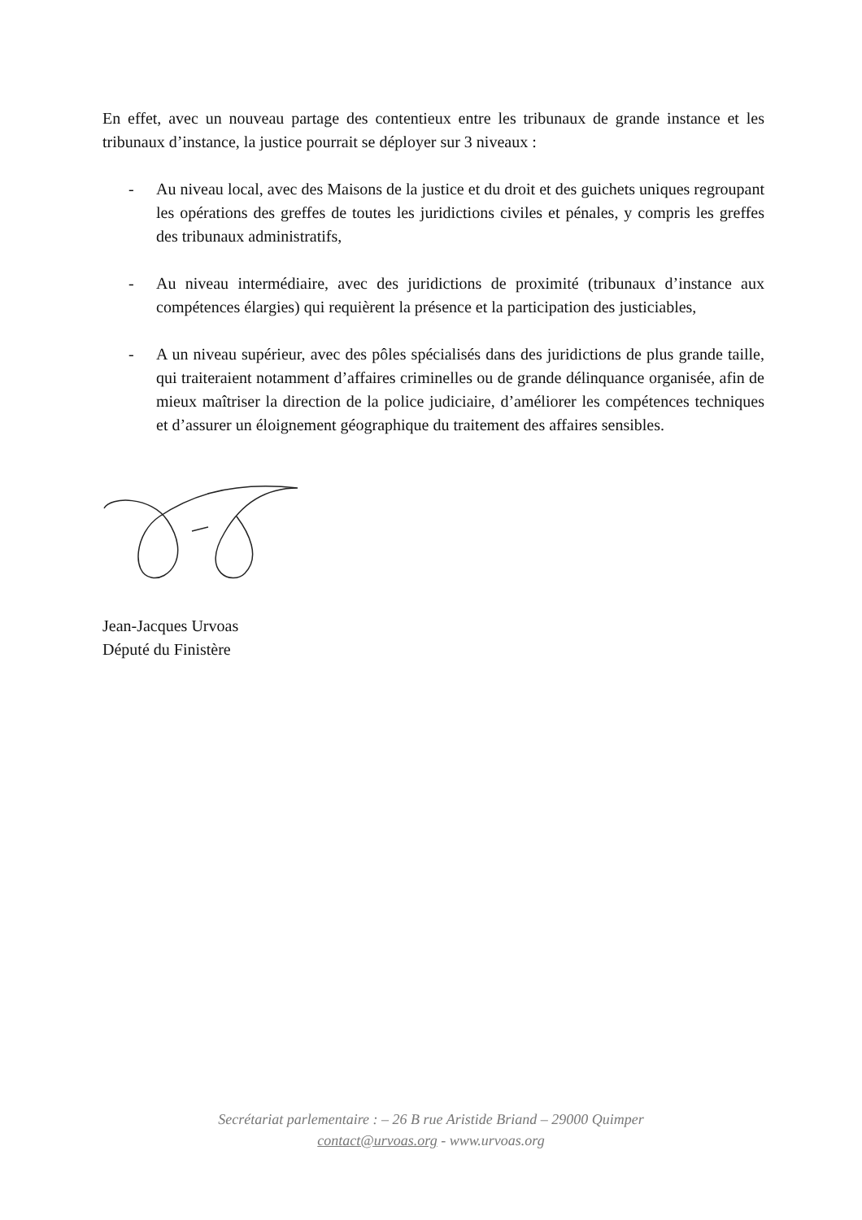En effet, avec un nouveau partage des contentieux entre les tribunaux de grande instance et les tribunaux d’instance, la justice pourrait se déployer sur 3 niveaux :
- Au niveau local, avec des Maisons de la justice et du droit et des guichets uniques regroupant les opérations des greffes de toutes les juridictions civiles et pénales, y compris les greffes des tribunaux administratifs,
- Au niveau intermédiaire, avec des juridictions de proximité (tribunaux d’instance aux compétences élargies) qui requièrent la présence et la participation des justiciables,
- A un niveau supérieur, avec des pôles spécialisés dans des juridictions de plus grande taille, qui traiteraient notamment d’affaires criminelles ou de grande délinquance organisée, afin de mieux maîtriser la direction de la police judiciaire, d’améliorer les compétences techniques et d’assurer un éloignement géographique du traitement des affaires sensibles.
Jean-Jacques Urvoas
Député du Finistère
Secrétariat parlementaire : – 26 B rue Aristide Briand – 29000 Quimper
contact@urvoas.org - www.urvoas.org